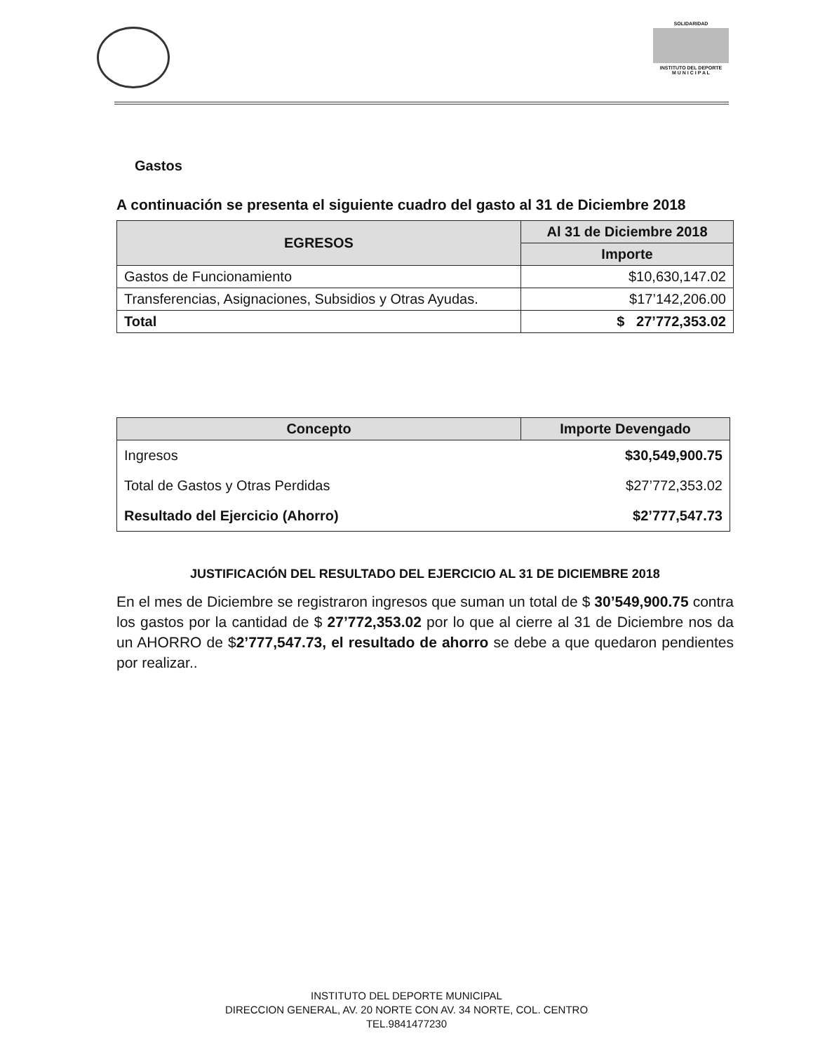SOLIDARIDAD
INSTITUTO DEL DEPORTE
M U N I C I P A L
Gastos
A continuación se presenta el siguiente cuadro del gasto al 31 de Diciembre 2018
| EGRESOS | Al 31 de Diciembre 2018 |
| --- | --- |
| | Importe |
| Gastos de Funcionamiento | $10,630,147.02 |
| Transferencias, Asignaciones, Subsidios y Otras Ayudas. | $17’142,206.00 |
| Total | $ 27’772,353.02 |
| Concepto | Importe Devengado |
| --- | --- |
| Ingresos | $30,549,900.75 |
| Total de Gastos y Otras Perdidas | $27’772,353.02 |
| Resultado del Ejercicio (Ahorro) | $2’777,547.73 |
JUSTIFICACIÓN DEL RESULTADO DEL EJERCICIO AL 31 DE DICIEMBRE 2018
En el mes de Diciembre se registraron ingresos que suman un total de $ 30’549,900.75 contra los gastos por la cantidad de $ 27’772,353.02 por lo que al cierre al 31 de Diciembre nos da un AHORRO de $2’777,547.73, el resultado de ahorro se debe a que quedaron pendientes por realizar..
INSTITUTO DEL DEPORTE MUNICIPAL
DIRECCION GENERAL, AV. 20 NORTE CON AV. 34 NORTE, COL. CENTRO
TEL.9841477230